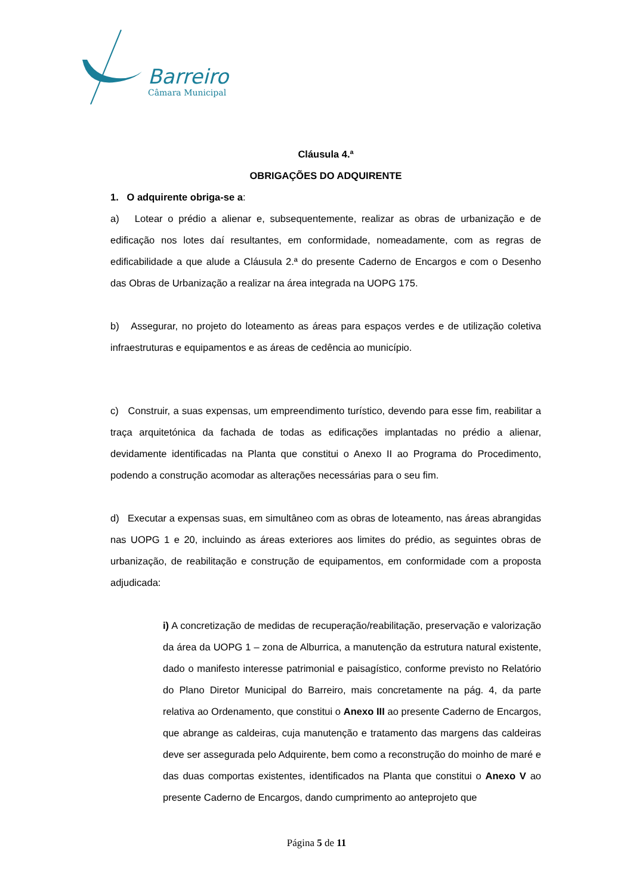Barreiro
Câmara Municipal
Cláusula 4.ª
OBRIGAÇÕES DO ADQUIRENTE
1. O adquirente obriga-se a:
a) Lotear o prédio a alienar e, subsequentemente, realizar as obras de urbanização e de edificação nos lotes daí resultantes, em conformidade, nomeadamente, com as regras de edificabilidade a que alude a Cláusula 2.ª do presente Caderno de Encargos e com o Desenho das Obras de Urbanização a realizar na área integrada na UOPG 175.
b) Assegurar, no projeto do loteamento as áreas para espaços verdes e de utilização coletiva infraestruturas e equipamentos e as áreas de cedência ao município.
c) Construir, a suas expensas, um empreendimento turístico, devendo para esse fim, reabilitar a traça arquitetónica da fachada de todas as edificações implantadas no prédio a alienar, devidamente identificadas na Planta que constitui o Anexo II ao Programa do Procedimento, podendo a construção acomodar as alterações necessárias para o seu fim.
d) Executar a expensas suas, em simultâneo com as obras de loteamento, nas áreas abrangidas nas UOPG 1 e 20, incluindo as áreas exteriores aos limites do prédio, as seguintes obras de urbanização, de reabilitação e construção de equipamentos, em conformidade com a proposta adjudicada:
i) A concretização de medidas de recuperação/reabilitação, preservação e valorização da área da UOPG 1 – zona de Alburrica, a manutenção da estrutura natural existente, dado o manifesto interesse patrimonial e paisagístico, conforme previsto no Relatório do Plano Diretor Municipal do Barreiro, mais concretamente na pág. 4, da parte relativa ao Ordenamento, que constitui o Anexo III ao presente Caderno de Encargos, que abrange as caldeiras, cuja manutenção e tratamento das margens das caldeiras deve ser assegurada pelo Adquirente, bem como a reconstrução do moinho de maré e das duas comportas existentes, identificados na Planta que constitui o Anexo V ao presente Caderno de Encargos, dando cumprimento ao anteprojeto que
Página 5 de 11